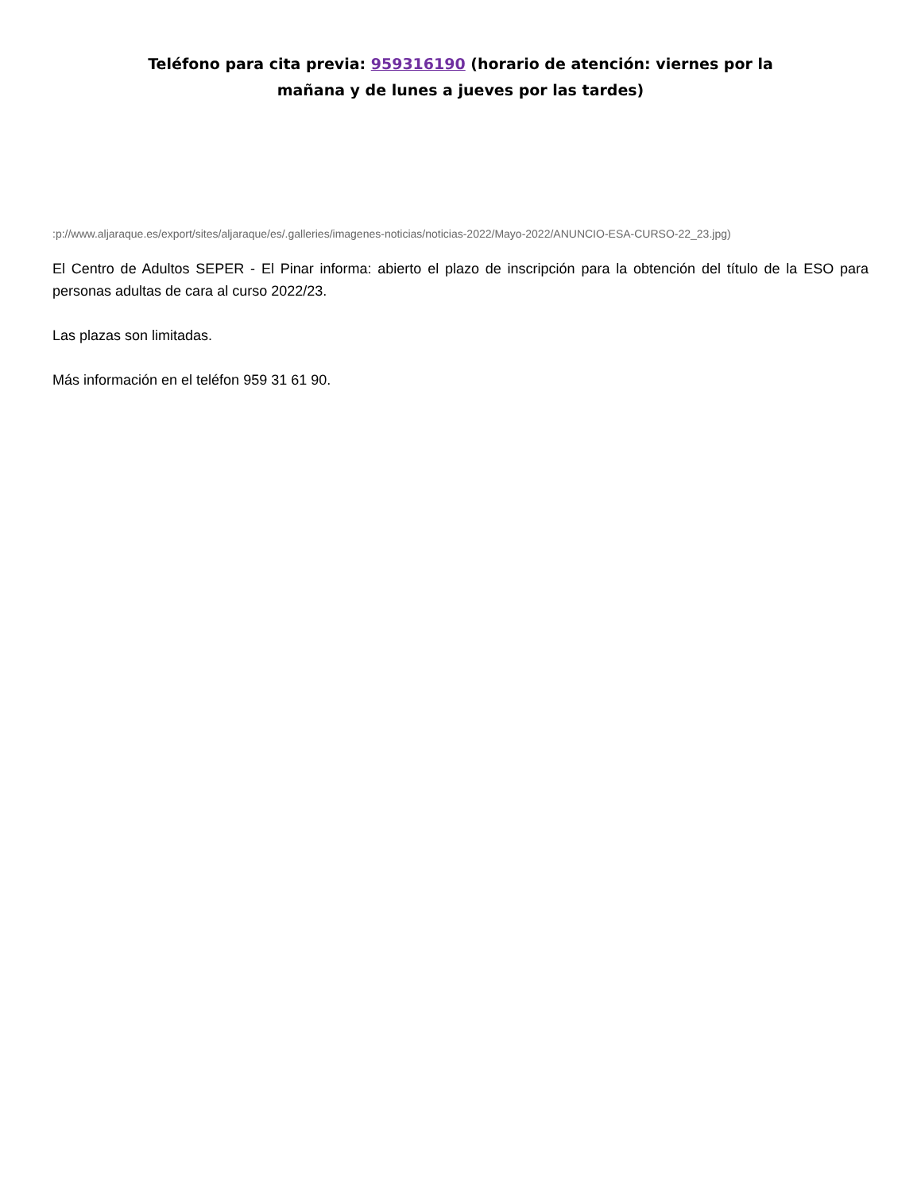Teléfono para cita previa: 959316190 (horario de atención: viernes por la
mañana y de lunes a jueves por las tardes)
:p://www.aljaraque.es/export/sites/aljaraque/es/.galleries/imagenes-noticias/noticias-2022/Mayo-2022/ANUNCIO-ESA-CURSO-22_23.jpg)
El Centro de Adultos SEPER - El Pinar informa: abierto el plazo de inscripción para la obtención del título de la ESO para personas adultas de cara al curso 2022/23.
Las plazas son limitadas.
Más información en el teléfon 959 31 61 90.